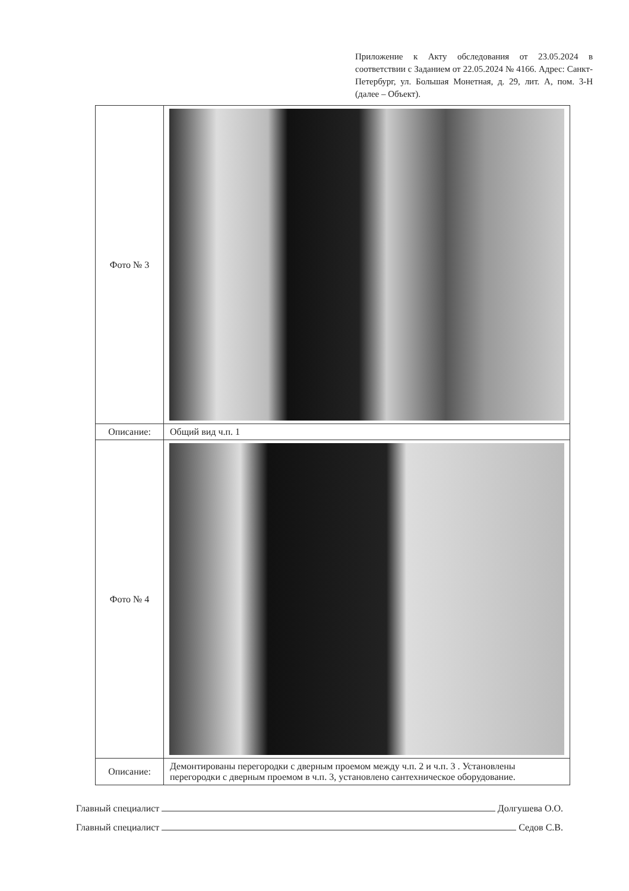Приложение к Акту обследования от 23.05.2024 в соответствии с Заданием от 22.05.2024 № 4166. Адрес: Санкт-Петербург, ул. Большая Монетная, д. 29, лит. А, пом. 3-Н (далее – Объект).
| Фото № 3 | |
| Описание: | Общий вид ч.п. 1 |
| Фото № 4 | |
| Описание: | Демонтированы перегородки с дверным проемом между ч.п. 2 и ч.п. 3 . Установлены перегородки с дверным проемом в ч.п. 3, установлено сантехническое оборудование. |
Главный специалист Долгушева О.О.
Главный специалист Седов С.В.